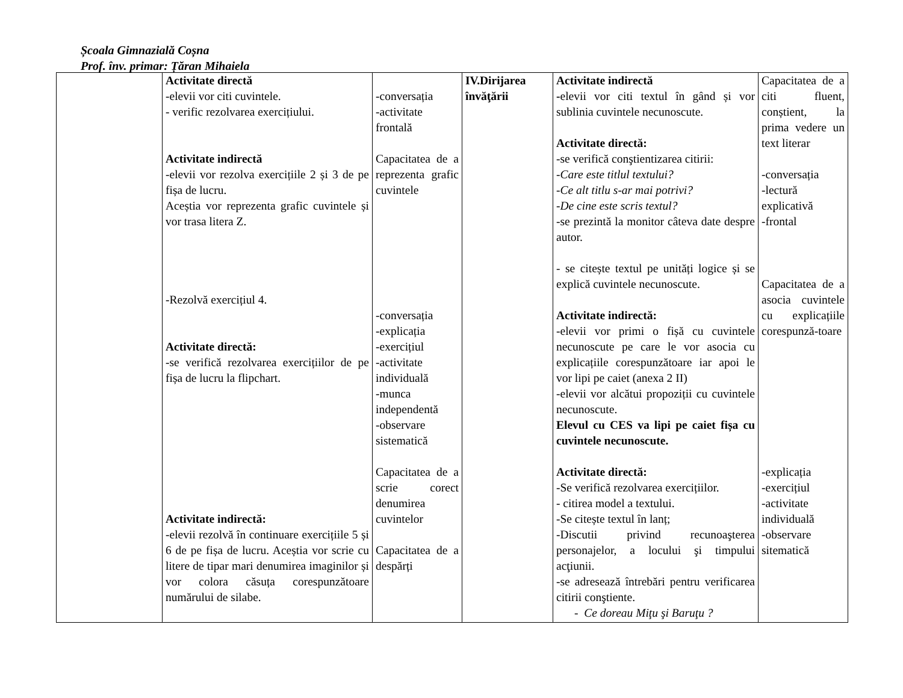Școala Gimnazială Coșna
Prof. înv. primar: Țăran Mihaiela
| | Activitate directă -elevii vor citi cuvintele. - verific rezolvarea exercițiului. Activitate indirectă -elevii vor rezolva exercițiile 2 și 3 de pe fișa de lucru. Aceștia vor reprezenta grafic cuvintele și vor trasa litera Z. -Rezolvă exercițiul 4. Activitate directă: -se verifică rezolvarea exercițiilor de pe fișa de lucru la flipchart. Activitate indirectă: -elevii rezolvă în continuare exercițiile 5 și 6 de pe fișa de lucru. Aceștia vor scrie cu litere de tipar mari denumirea imaginilor și vor colora căsuța corespunzătoare numărului de silabe. | -conversația -activitate frontală Capacitatea de a reprezenta grafic cuvintele -conversația -explicația -exercițiul -activitate individuală -munca independentă -observare sistematică Capacitatea de a scrie corect denumirea cuvintelor Capacitatea de a despărți | IV.Dirijarea învăţării | Activitate indirectă - elevii vor citi textul în gând și vor sublinia cuvintele necunoscute. Activitate directă: -se verifică conştientizarea citirii: -Care este titlul textului? -Ce alt titlu s-ar mai potrivi? -De cine este scris textul? -se prezintă la monitor câteva date despre autor. - se citește textul pe unități logice și se explică cuvintele necunoscute. Activitate indirectă: -elevii vor primi o fișă cu cuvintele necunoscute pe care le vor asocia cu explicațiile corespunzătoare iar apoi le vor lipi pe caiet (anexa 2 II) -elevii vor alcătui propoziții cu cuvintele necunoscute. Elevul cu CES va lipi pe caiet fișa cu cuvintele necunoscute. Activitate directă: -Se verifică rezolvarea exercițiilor. - citirea model a textului. -Se citește textul în lanț; -Discutii privind recunoaşterea personajelor, a locului şi timpului acţiunii. -se adresează întrebări pentru verificarea citirii conştiente. - Ce doreau Miţu şi Baruţu ? | Capacitatea de a citi fluent, conștient, la prima vedere un text literar -conversația -lectură explicativă -frontal Capacitatea de a asocia cuvintele cu explicațiile corespunză-toare -explicația -exercițiul -activitate individuală -observare sitematică |